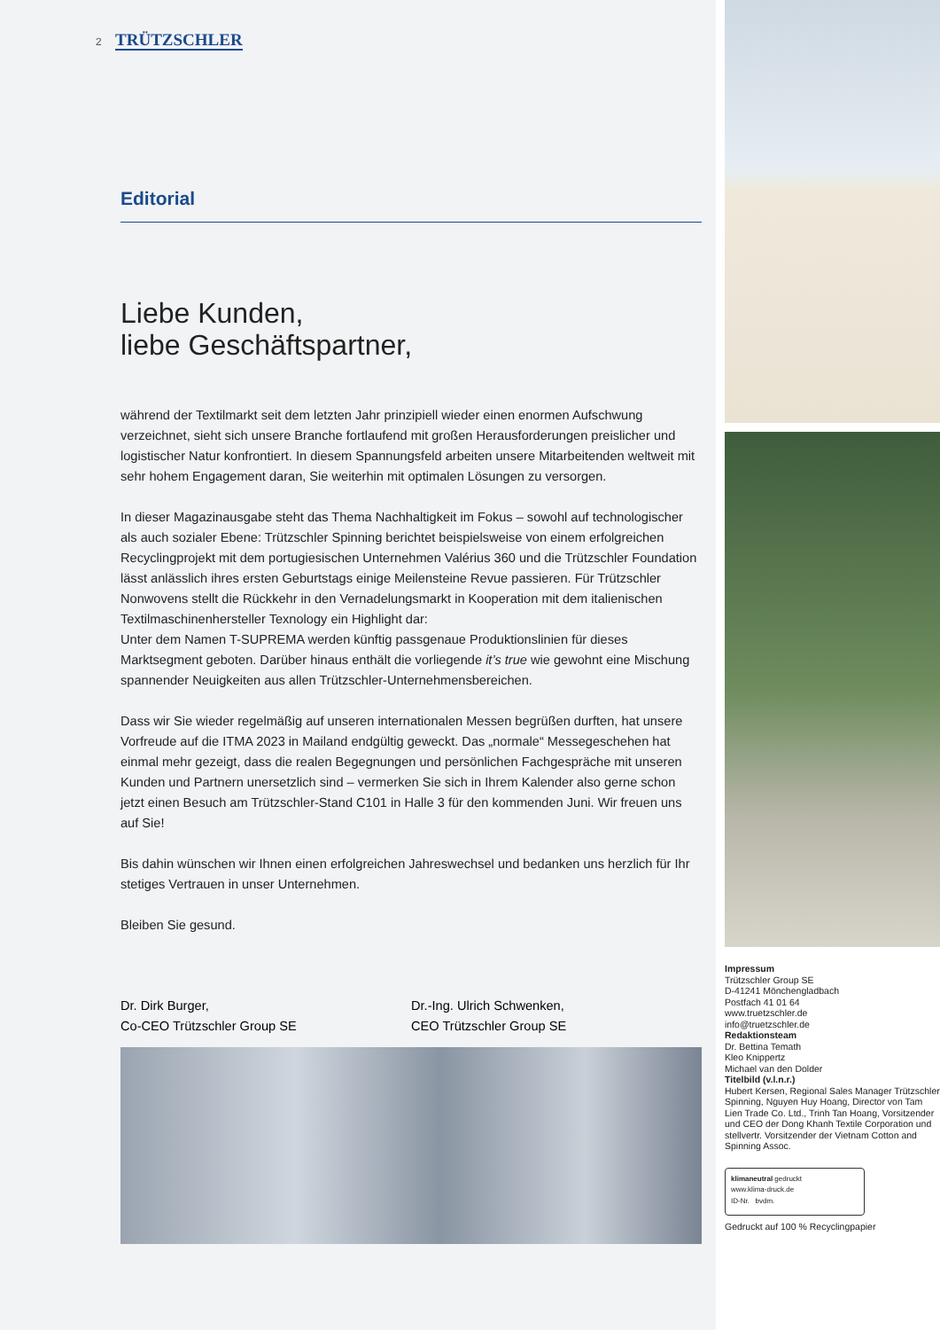2 TRÜTZSCHLER
Editorial
Liebe Kunden,
liebe Geschäftspartner,
während der Textilmarkt seit dem letzten Jahr prinzipiell wieder einen enormen Aufschwung verzeichnet, sieht sich unsere Branche fortlaufend mit großen Herausforderungen preislicher und logistischer Natur konfrontiert. In diesem Spannungsfeld arbeiten unsere Mitarbeitenden weltweit mit sehr hohem Engagement daran, Sie weiterhin mit optimalen Lösungen zu versorgen.
In dieser Magazinausgabe steht das Thema Nachhaltigkeit im Fokus – sowohl auf technologischer als auch sozialer Ebene: Trützschler Spinning berichtet beispielsweise von einem erfolgreichen Recyclingprojekt mit dem portugiesischen Unternehmen Valérius 360 und die Trützschler Foundation lässt anlässlich ihres ersten Geburtstags einige Meilensteine Revue passieren. Für Trützschler Nonwovens stellt die Rückkehr in den Vernadelungsmarkt in Kooperation mit dem italienischen Textilmaschinenhersteller Texnology ein Highlight dar:
Unter dem Namen T-SUPREMA werden künftig passgenaue Produktionslinien für dieses Marktsegment geboten. Darüber hinaus enthält die vorliegende it’s true wie gewohnt eine Mischung spannender Neuigkeiten aus allen Trützschler-Unternehmensbereichen.
Dass wir Sie wieder regelmäßig auf unseren internationalen Messen begrüßen durften, hat unsere Vorfreude auf die ITMA 2023 in Mailand endgültig geweckt. Das „normale“ Messegeschehen hat einmal mehr gezeigt, dass die realen Begegnungen und persönlichen Fachgespräche mit unseren Kunden und Partnern unersetzlich sind – vermerken Sie sich in Ihrem Kalender also gerne schon jetzt einen Besuch am Trützschler-Stand C101 in Halle 3 für den kommenden Juni. Wir freuen uns auf Sie!
Bis dahin wünschen wir Ihnen einen erfolgreichen Jahreswechsel und bedanken uns herzlich für Ihr stetiges Vertrauen in unser Unternehmen.
Bleiben Sie gesund.
Dr. Dirk Burger,
Co-CEO Trützschler Group SE
Dr.-Ing. Ulrich Schwenken,
CEO Trützschler Group SE
Impressum
Trützschler Group SE
D-41241 Mönchengladbach
Postfach 41 01 64
www.truetzschler.de
info@truetzschler.de
Redaktionsteam
Dr. Bettina Temath
Kleo Knippertz
Michael van den Dolder
Titelbild (v.l.n.r.)
Hubert Kersen, Regional Sales Manager Trützschler Spinning, Nguyen Huy Hoang, Director von Tam Lien Trade Co. Ltd., Trinh Tan Hoang, Vorsitzender und CEO der Dong Khanh Textile Corporation und stellvertr. Vorsitzender der Vietnam Cotton and Spinning Assoc.
klimaneutral gedruckt
www.klima-druck.de
ID-Nr. bvdm.
Gedruckt auf 100 % Recyclingpapier